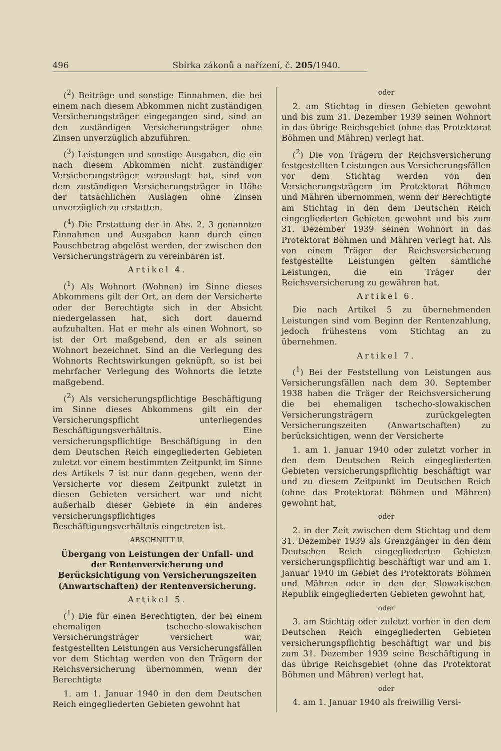496 Sbírka zákonů a nařízení, č. 205/1940.
(<sup>2</sup>) Beiträge und sonstige Einnahmen, die bei einem nach diesem Abkommen nicht zuständigen Versicherungsträger eingegangen sind, sind an den zuständigen Versicherungsträger ohne Zinsen unverzüglich abzuführen.
(<sup>3</sup>) Leistungen und sonstige Ausgaben, die ein nach diesem Abkommen nicht zuständiger Versicherungsträger verauslagt hat, sind von dem zuständigen Versicherungsträger in Höhe der tatsächlichen Auslagen ohne Zinsen unverzüglich zu erstatten.
(<sup>4</sup>) Die Erstattung der in Abs. 2, 3 genannten Einnahmen und Ausgaben kann durch einen Pauschbetrag abgelöst werden, der zwischen den Versicherungsträgern zu vereinbaren ist.
Artikel 4.
(<sup>1</sup>) Als Wohnort (Wohnen) im Sinne dieses Abkommens gilt der Ort, an dem der Versicherte oder der Berechtigte sich in der Absicht niedergelassen hat, sich dort dauernd aufzuhalten. Hat er mehr als einen Wohnort, so ist der Ort maßgebend, den er als seinen Wohnort bezeichnet. Sind an die Verlegung des Wohnorts Rechtswirkungen geknüpft, so ist bei mehrfacher Verlegung des Wohnorts die letzte maßgebend.
(<sup>2</sup>) Als versicherungspflichtige Beschäftigung im Sinne dieses Abkommens gilt ein der Versicherungspflicht unterliegendes Beschäftigungsverhältnis. Eine versicherungspflichtige Beschäftigung in den dem Deutschen Reich eingegliederten Gebieten zuletzt vor einem bestimmten Zeitpunkt im Sinne des Artikels 7 ist nur dann gegeben, wenn der Versicherte vor diesem Zeitpunkt zuletzt in diesen Gebieten versichert war und nicht außerhalb dieser Gebiete in ein anderes versicherungspflichtiges Beschäftigungsverhältnis eingetreten ist.
ABSCHNITT II.
Übergang von Leistungen der Unfall- und der Rentenversicherung und Berücksichtigung von Versicherungszeiten (Anwartschaften) der Rentenversicherung.
Artikel 5.
(<sup>1</sup>) Die für einen Berechtigten, der bei einem ehemaligen tschecho-slowakischen Versicherungsträger versichert war, festgestellten Leistungen aus Versicherungsfällen vor dem Stichtag werden von den Trägern der Reichsversicherung übernommen, wenn der Berechtigte
1. am 1. Januar 1940 in den dem Deutschen Reich eingegliederten Gebieten gewohnt hat
oder
2. am Stichtag in diesen Gebieten gewohnt und bis zum 31. Dezember 1939 seinen Wohnort in das übrige Reichsgebiet (ohne das Protektorat Böhmen und Mähren) verlegt hat.
(<sup>2</sup>) Die von Trägern der Reichsversicherung festgestellten Leistungen aus Versicherungsfällen vor dem Stichtag werden von den Versicherungsträgern im Protektorat Böhmen und Mähren übernommen, wenn der Berechtigte am Stichtag in den dem Deutschen Reich eingegliederten Gebieten gewohnt und bis zum 31. Dezember 1939 seinen Wohnort in das Protektorat Böhmen und Mähren verlegt hat. Als von einem Träger der Reichsversicherung festgestellte Leistungen gelten sämtliche Leistungen, die ein Träger der Reichsversicherung zu gewähren hat.
Artikel 6.
Die nach Artikel 5 zu übernehmenden Leistungen sind vom Beginn der Rentenzahlung, jedoch frühestens vom Stichtag an zu übernehmen.
Artikel 7.
(<sup>1</sup>) Bei der Feststellung von Leistungen aus Versicherungsfällen nach dem 30. September 1938 haben die Träger der Reichsversicherung die bei ehemaligen tschecho-slowakischen Versicherungsträgern zurückgelegten Versicherungszeiten (Anwartschaften) zu berücksichtigen, wenn der Versicherte
1. am 1. Januar 1940 oder zuletzt vorher in den dem Deutschen Reich eingegliederten Gebieten versicherungspflichtig beschäftigt war und zu diesem Zeitpunkt im Deutschen Reich (ohne das Protektorat Böhmen und Mähren) gewohnt hat,
oder
2. in der Zeit zwischen dem Stichtag und dem 31. Dezember 1939 als Grenzgänger in den dem Deutschen Reich eingegliederten Gebieten versicherungspflichtig beschäftigt war und am 1. Januar 1940 im Gebiet des Protektorats Böhmen und Mähren oder in den der Slowakischen Republik eingegliederten Gebieten gewohnt hat,
oder
3. am Stichtag oder zuletzt vorher in den dem Deutschen Reich eingegliederten Gebieten versicherungspflichtig beschäftigt war und bis zum 31. Dezember 1939 seine Beschäftigung in das übrige Reichsgebiet (ohne das Protektorat Böhmen und Mähren) verlegt hat,
oder
4. am 1. Januar 1940 als freiwillig Versi-